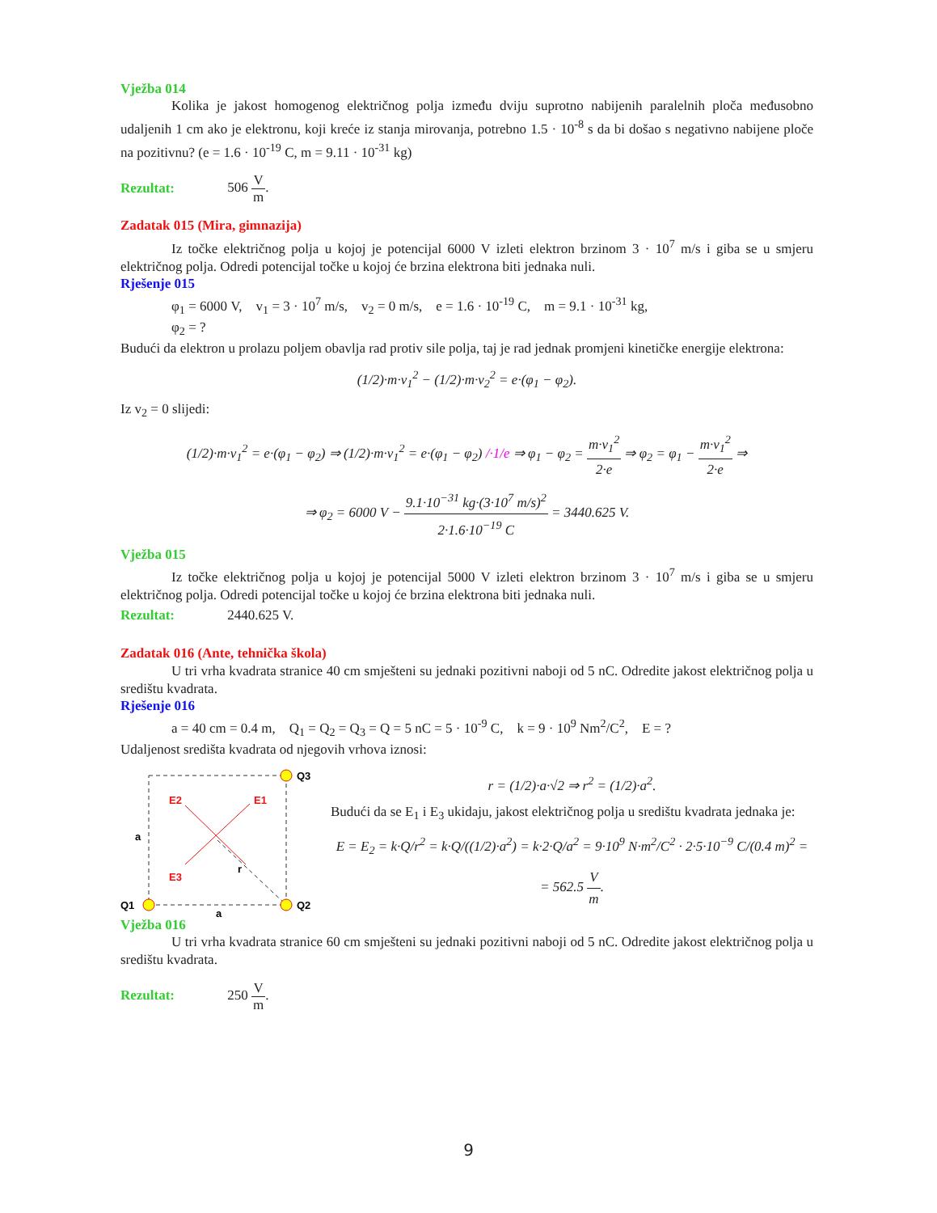Vježba 014
Kolika je jakost homogenog električnog polja između dviju suprotno nabijenih paralelnih ploča međusobno udaljenih 1 cm ako je elektronu, koji kreće iz stanja mirovanja, potrebno 1.5 · 10<sup>-8</sup> s da bi došao s negativno nabijene ploče na pozitivnu? (e = 1.6 · 10<sup>-19</sup> C, m = 9.11 · 10<sup>-31</sup> kg)
Rezultat: 506 V m.
Zadatak 015 (Mira, gimnazija)
Iz točke električnog polja u kojoj je potencijal 6000 V izleti elektron brzinom 3 · 10<sup>7</sup> m/s i giba se u smjeru električnog polja. Odredi potencijal točke u kojoj će brzina elektrona biti jednaka nuli.
Rješenje 015
φ<sub>1</sub> = 6000 V, v<sub>1</sub> = 3 · 10<sup>7</sup> m/s, v<sub>2</sub> = 0 m/s, e = 1.6 · 10<sup>-19</sup> C, m = 9.1 · 10<sup>-31</sup> kg,
φ<sub>2</sub> = ?
Budući da elektron u prolazu poljem obavlja rad protiv sile polja, taj je rad jednak promjeni kinetičke energije elektrona:
(1/2)·m·v<sub>1</sub><sup>2</sup> − (1/2)·m·v<sub>2</sub><sup>2</sup> = e·(φ<sub>1</sub> − φ<sub>2</sub>).
Iz v<sub>2</sub> = 0 slijedi:
(1/2)·m·v<sub>1</sub><sup>2</sup> = e·(φ<sub>1</sub> − φ<sub>2</sub>) ⇒ (1/2)·m·v<sub>1</sub><sup>2</sup> = e·(φ<sub>1</sub> − φ<sub>2</sub>) /·1/e ⇒ φ<sub>1</sub> − φ<sub>2</sub> = m·v<sub>1</sub><sup>2</sup> 2·e ⇒ φ<sub>2</sub> = φ<sub>1</sub> − m·v<sub>1</sub><sup>2</sup> 2·e ⇒
⇒ φ<sub>2</sub> = 6000 V − 9.1·10<sup>−31</sup> kg·(3·10<sup>7</sup> m/s)<sup>2</sup> 2·1.6·10<sup>−19</sup> C = 3440.625 V.
Vježba 015
Iz točke električnog polja u kojoj je potencijal 5000 V izleti elektron brzinom 3 · 10<sup>7</sup> m/s i giba se u smjeru električnog polja. Odredi potencijal točke u kojoj će brzina elektrona biti jednaka nuli.
Rezultat: 2440.625 V.
Zadatak 016 (Ante, tehnička škola)
U tri vrha kvadrata stranice 40 cm smješteni su jednaki pozitivni naboji od 5 nC. Odredite jakost električnog polja u središtu kvadrata.
Rješenje 016
a = 40 cm = 0.4 m, Q<sub>1</sub> = Q<sub>2</sub> = Q<sub>3</sub> = Q = 5 nC = 5 · 10<sup>-9</sup> C, k = 9 · 10<sup>9</sup> Nm<sup>2</sup>/C<sup>2</sup>, E = ?
Udaljenost središta kvadrata od njegovih vrhova iznosi:
Q3
Q2
Q1
E2
E1
E3
a
a
r
r = (1/2)·a·√2 ⇒ r<sup>2</sup> = (1/2)·a<sup>2</sup>.
Budući da se E<sub>1</sub> i E<sub>3</sub> ukidaju, jakost električnog polja u središtu kvadrata jednaka je:
E = E<sub>2</sub> = k·Q/r<sup>2</sup> = k·Q/((1/2)·a<sup>2</sup>) = k·2·Q/a<sup>2</sup> = 9·10<sup>9</sup> N·m<sup>2</sup>/C<sup>2</sup> · 2·5·10<sup>−9</sup> C/(0.4 m)<sup>2</sup> =
= 562.5 V m.
Vježba 016
U tri vrha kvadrata stranice 60 cm smješteni su jednaki pozitivni naboji od 5 nC. Odredite jakost električnog polja u središtu kvadrata.
Rezultat: 250 V m.
9